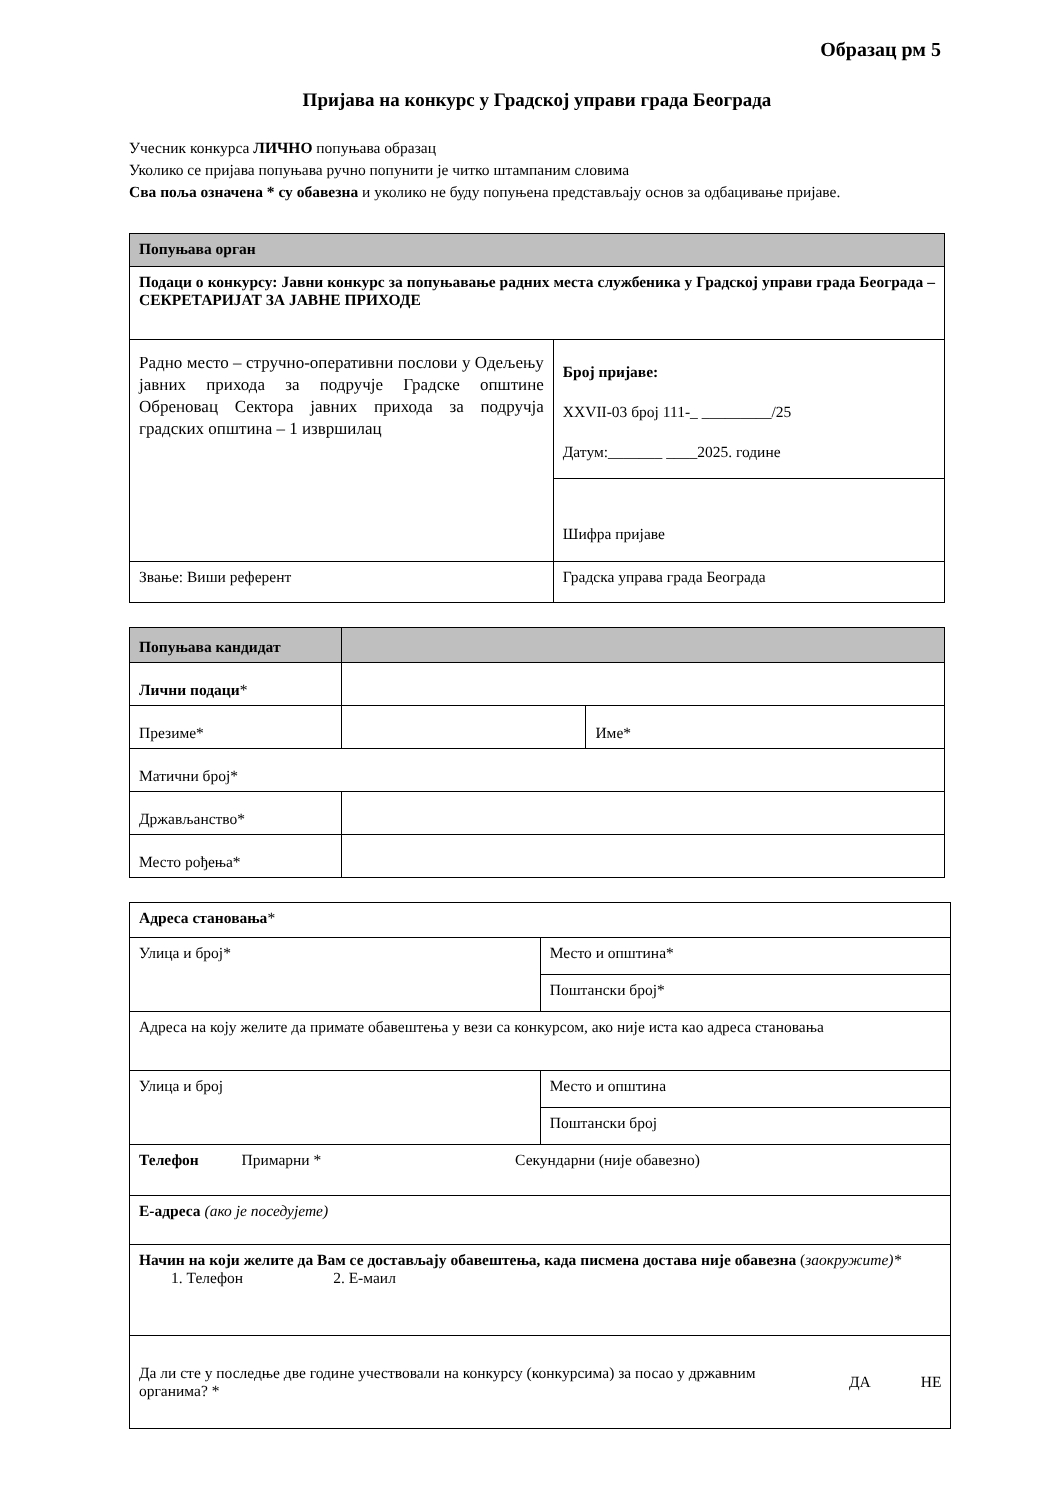Образац рм 5
Пријава на конкурс у Градској управи града Београда
Учесник конкурса ЛИЧНО попуњава образац
Уколико се пријава попуњава ручно попунити је читко штампаним словима
Сва поља означена * су обавезна и уколико не буду попуњена представљају основ за одбацивање пријаве.
| Попуњава орган | |
| Подаци о конкурсу: Јавни конкурс за попуњавање радних места службеника у Градској управи града Београда – СЕКРЕТАРИЈАТ ЗА ЈАВНЕ ПРИХОДЕ | |
| Радно место – стручно-оперативни послови у Одељењу јавних прихода за подручје Градске општине Обреновац Сектора јавних прихода за подручја градских општина – 1 извршилац | Број пријаве: XXVII-03 број 111-_ _________/25 Датум:_______ ____2025. године |
| | Шифра пријаве |
| Звање: Виши референт | Градска управа града Београда |
| Попуњава кандидат | | |
| Лични подаци * | | |
| Презиме* | | Име* |
| Матични број* | | |
| Држављанство* | | |
| Место рођења* | | |
| Адреса становања * | |
| Улица и број* | Место и општина* |
| | Поштански број* |
| Адреса на коју желите да примате обавештења у вези са конкурсом, ако није иста као адреса становања | |
| Улица и број | Место и општина |
| | Поштански број |
| Телефон Примарни * Секундарни (није обавезно) | |
| Е-адреса (ако је поседујете) | |
| Начин на који желите да Вам се достављају обавештења, када писмена достава није обавезна ( заокружите)* 1. Телефон 2. Е-маил | |
| Да ли сте у последње две године учествовали на конкурсу (конкурсима) за посао у државним органима? * ДА НЕ | |